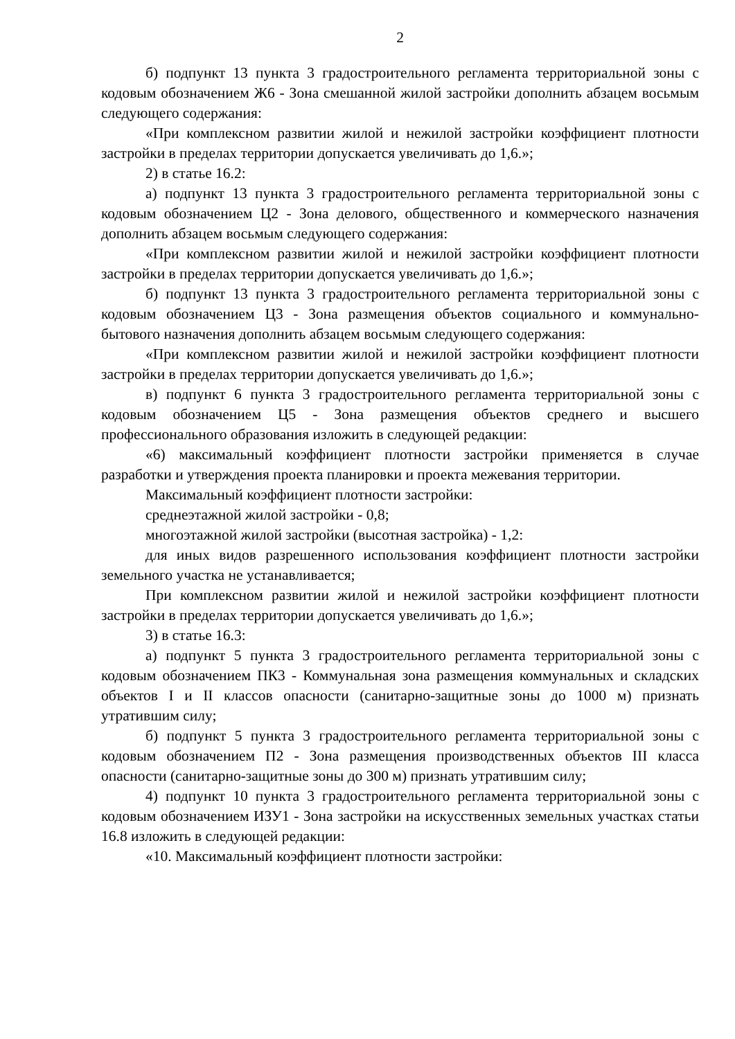2
б) подпункт 13 пункта 3 градостроительного регламента территориальной зоны с кодовым обозначением Ж6 - Зона смешанной жилой застройки дополнить абзацем восьмым следующего содержания:
«При комплексном развитии жилой и нежилой застройки коэффициент плотности застройки в пределах территории допускается увеличивать до 1,6.»;
2) в статье 16.2:
а) подпункт 13 пункта 3 градостроительного регламента территориальной зоны с кодовым обозначением Ц2 - Зона делового, общественного и коммерческого назначения дополнить абзацем восьмым следующего содержания:
«При комплексном развитии жилой и нежилой застройки коэффициент плотности застройки в пределах территории допускается увеличивать до 1,6.»;
б) подпункт 13 пункта 3 градостроительного регламента территориальной зоны с кодовым обозначением Ц3 - Зона размещения объектов социального и коммунально-бытового назначения дополнить абзацем восьмым следующего содержания:
«При комплексном развитии жилой и нежилой застройки коэффициент плотности застройки в пределах территории допускается увеличивать до 1,6.»;
в) подпункт 6 пункта 3 градостроительного регламента территориальной зоны с кодовым обозначением Ц5 - Зона размещения объектов среднего и высшего профессионального образования изложить в следующей редакции:
«6) максимальный коэффициент плотности застройки применяется в случае разработки и утверждения проекта планировки и проекта межевания территории.
Максимальный коэффициент плотности застройки:
среднеэтажной жилой застройки - 0,8;
многоэтажной жилой застройки (высотная застройка) - 1,2:
для иных видов разрешенного использования коэффициент плотности застройки земельного участка не устанавливается;
При комплексном развитии жилой и нежилой застройки коэффициент плотности застройки в пределах территории допускается увеличивать до 1,6.»;
3) в статье 16.3:
а) подпункт 5 пункта 3 градостроительного регламента территориальной зоны с кодовым обозначением ПК3 - Коммунальная зона размещения коммунальных и складских объектов I и II классов опасности (санитарно-защитные зоны до 1000 м) признать утратившим силу;
б) подпункт 5 пункта 3 градостроительного регламента территориальной зоны с кодовым обозначением П2 - Зона размещения производственных объектов III класса опасности (санитарно-защитные зоны до 300 м) признать утратившим силу;
4) подпункт 10 пункта 3 градостроительного регламента территориальной зоны с кодовым обозначением ИЗУ1 - Зона застройки на искусственных земельных участках статьи 16.8 изложить в следующей редакции:
«10. Максимальный коэффициент плотности застройки: